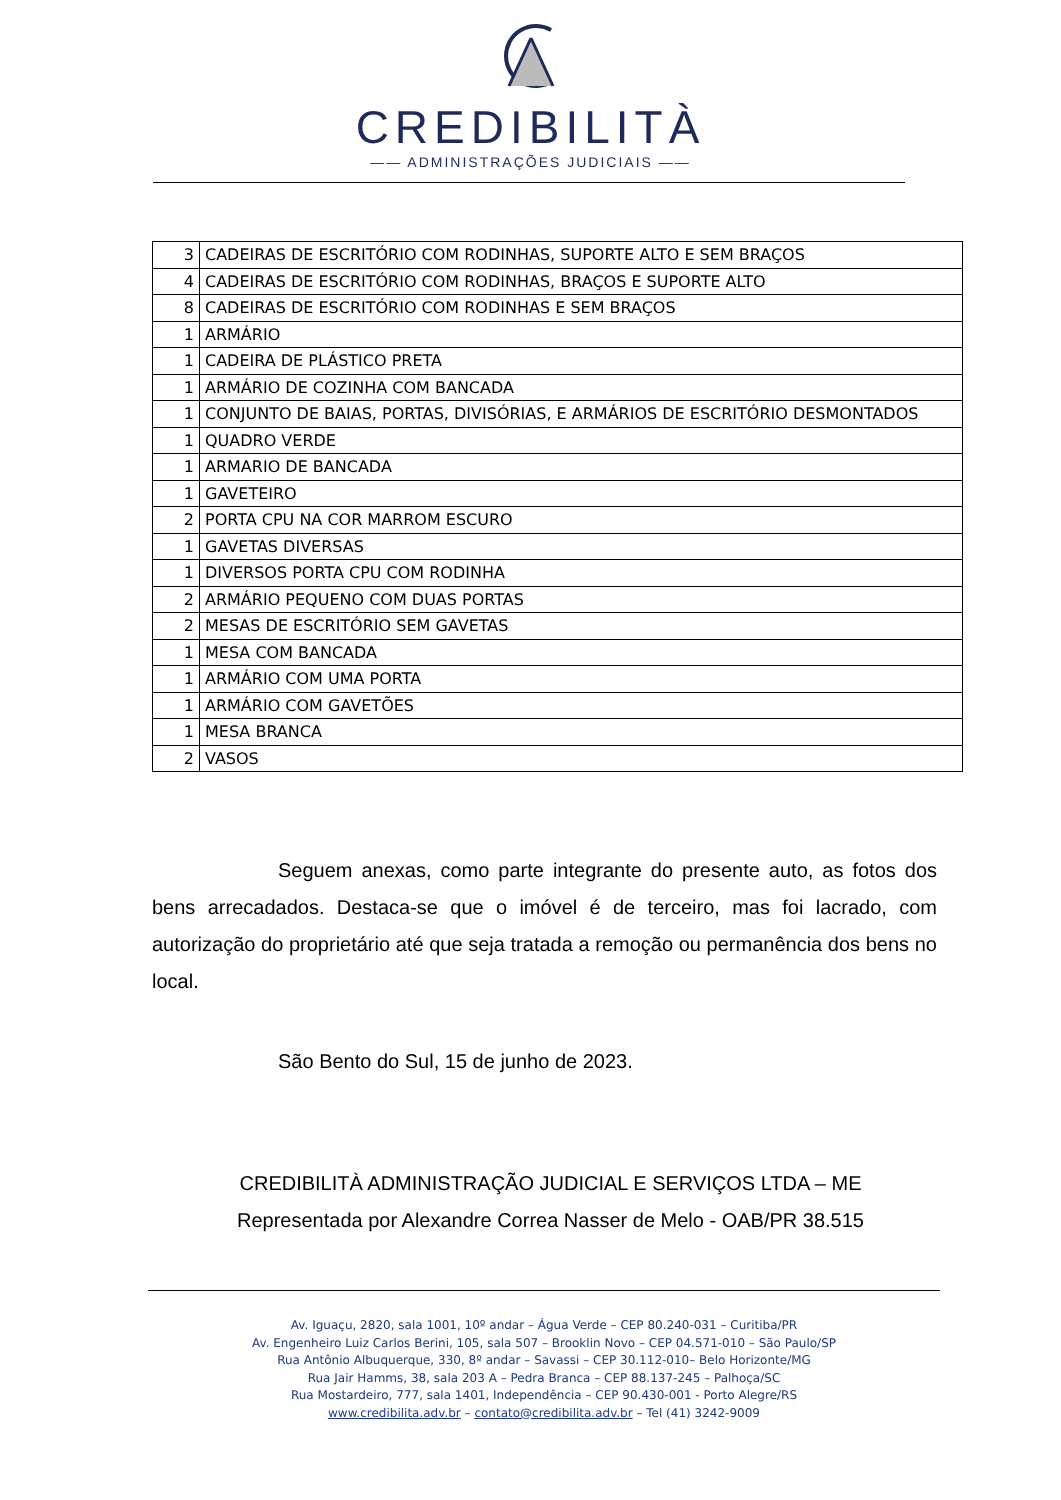CREDIBILITÀ
—— ADMINISTRAÇÕES JUDICIAIS ——
| 3 | CADEIRAS DE ESCRITÓRIO COM RODINHAS, SUPORTE ALTO E SEM BRAÇOS |
| 4 | CADEIRAS DE ESCRITÓRIO COM RODINHAS, BRAÇOS E SUPORTE ALTO |
| 8 | CADEIRAS DE ESCRITÓRIO COM RODINHAS E SEM BRAÇOS |
| 1 | ARMÁRIO |
| 1 | CADEIRA DE PLÁSTICO PRETA |
| 1 | ARMÁRIO DE COZINHA COM BANCADA |
| 1 | CONJUNTO DE BAIAS, PORTAS, DIVISÓRIAS, E ARMÁRIOS DE ESCRITÓRIO DESMONTADOS |
| 1 | QUADRO VERDE |
| 1 | ARMARIO DE BANCADA |
| 1 | GAVETEIRO |
| 2 | PORTA CPU NA COR MARROM ESCURO |
| 1 | GAVETAS DIVERSAS |
| 1 | DIVERSOS PORTA CPU COM RODINHA |
| 2 | ARMÁRIO PEQUENO COM DUAS PORTAS |
| 2 | MESAS DE ESCRITÓRIO SEM GAVETAS |
| 1 | MESA COM BANCADA |
| 1 | ARMÁRIO COM UMA PORTA |
| 1 | ARMÁRIO COM GAVETÕES |
| 1 | MESA BRANCA |
| 2 | VASOS |
Seguem anexas, como parte integrante do presente auto, as fotos dos bens arrecadados. Destaca-se que o imóvel é de terceiro, mas foi lacrado, com autorização do proprietário até que seja tratada a remoção ou permanência dos bens no local.
São Bento do Sul, 15 de junho de 2023.
CREDIBILITÀ ADMINISTRAÇÃO JUDICIAL E SERVIÇOS LTDA – ME
Representada por Alexandre Correa Nasser de Melo - OAB/PR 38.515
Av. Iguaçu, 2820, sala 1001, 10º andar – Água Verde – CEP 80.240-031 – Curitiba/PR
Av. Engenheiro Luiz Carlos Berini, 105, sala 507 – Brooklin Novo – CEP 04.571-010 – São Paulo/SP
Rua Antônio Albuquerque, 330, 8º andar – Savassi – CEP 30.112-010– Belo Horizonte/MG
Rua Jair Hamms, 38, sala 203 A – Pedra Branca – CEP 88.137-245 – Palhoça/SC
Rua Mostardeiro, 777, sala 1401, Independência – CEP 90.430-001 - Porto Alegre/RS
www.credibilita.adv.br – contato@credibilita.adv.br – Tel (41) 3242-9009